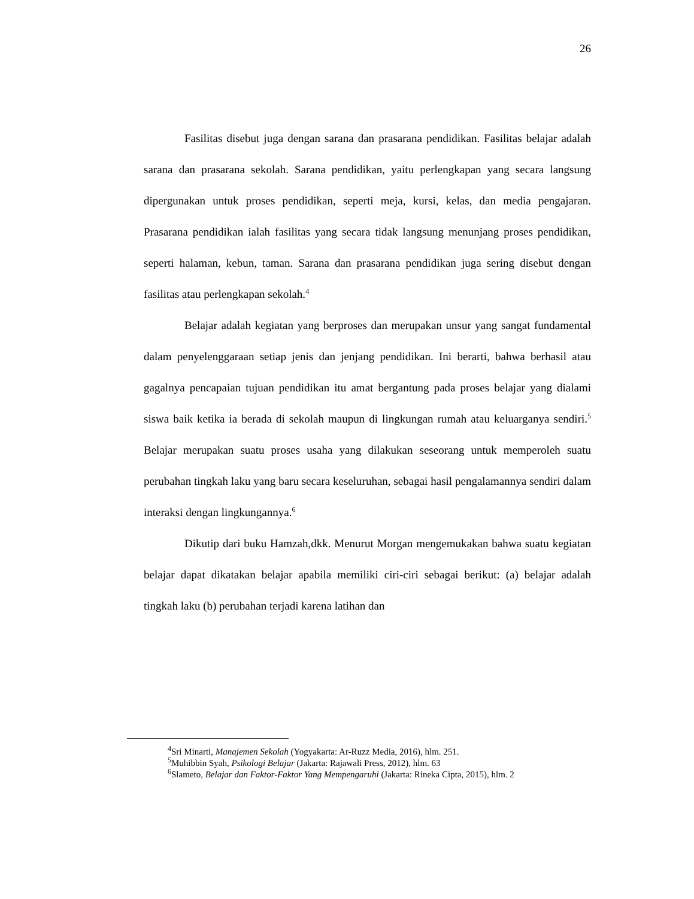26
Fasilitas disebut juga dengan sarana dan prasarana pendidikan. Fasilitas belajar adalah sarana dan prasarana sekolah. Sarana pendidikan, yaitu perlengkapan yang secara langsung dipergunakan untuk proses pendidikan, seperti meja, kursi, kelas, dan media pengajaran. Prasarana pendidikan ialah fasilitas yang secara tidak langsung menunjang proses pendidikan, seperti halaman, kebun, taman. Sarana dan prasarana pendidikan juga sering disebut dengan fasilitas atau perlengkapan sekolah.<sup>4</sup>
Belajar adalah kegiatan yang berproses dan merupakan unsur yang sangat fundamental dalam penyelenggaraan setiap jenis dan jenjang pendidikan. Ini berarti, bahwa berhasil atau gagalnya pencapaian tujuan pendidikan itu amat bergantung pada proses belajar yang dialami siswa baik ketika ia berada di sekolah maupun di lingkungan rumah atau keluarganya sendiri.<sup>5</sup> Belajar merupakan suatu proses usaha yang dilakukan seseorang untuk memperoleh suatu perubahan tingkah laku yang baru secara keseluruhan, sebagai hasil pengalamannya sendiri dalam interaksi dengan lingkungannya.<sup>6</sup>
Dikutip dari buku Hamzah,dkk. Menurut Morgan mengemukakan bahwa suatu kegiatan belajar dapat dikatakan belajar apabila memiliki ciri-ciri sebagai berikut: (a) belajar adalah tingkah laku (b) perubahan terjadi karena latihan dan
<sup>4</sup> Sri Minarti, Manajemen Sekolah (Yogyakarta: Ar-Ruzz Media, 2016), hlm. 251.
<sup>5</sup> Muhibbin Syah, Psikologi Belajar (Jakarta: Rajawali Press, 2012), hlm. 63
<sup>6</sup> Slameto, Belajar dan Faktor-Faktor Yang Mempengaruhi (Jakarta: Rineka Cipta, 2015), hlm. 2